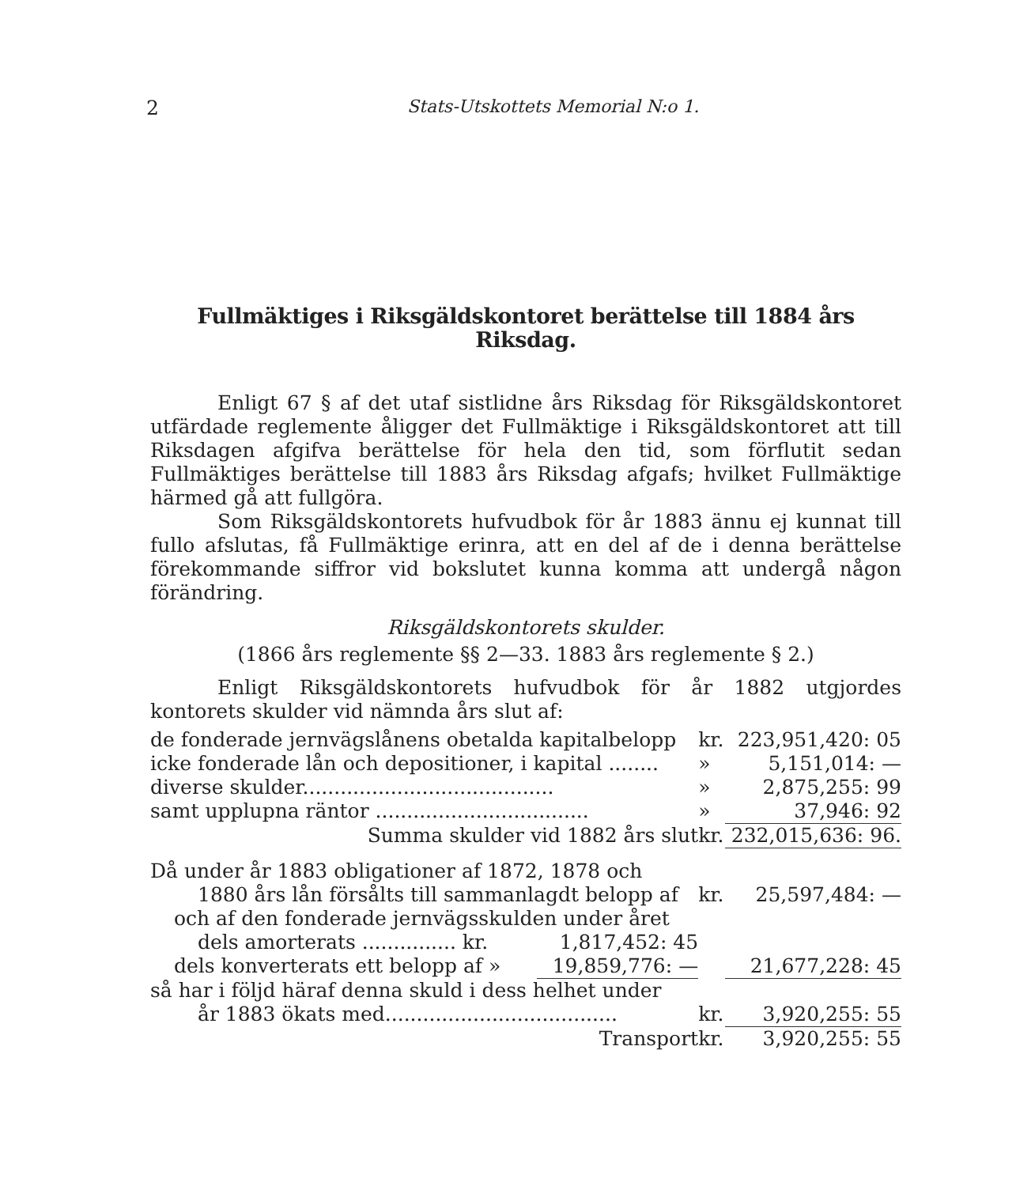2 Stats-Utskottets Memorial N:o 1.
Fullmäktiges i Riksgäldskontoret berättelse till 1884 års Riksdag.
Enligt 67 § af det utaf sistlidne års Riksdag för Riksgäldskontoret utfärdade reglemente åligger det Fullmäktige i Riksgäldskontoret att till Riksdagen afgifva berättelse för hela den tid, som förflutit sedan Fullmäktiges berättelse till 1883 års Riksdag afgafs; hvilket Fullmäktige härmed gå att fullgöra.
Som Riksgäldskontorets hufvudbok för år 1883 ännu ej kunnat till fullo afslutas, få Fullmäktige erinra, att en del af de i denna berättelse förekommande siffror vid bokslutet kunna komma att undergå någon förändring.
Riksgäldskontorets skulder.
(1866 års reglemente §§ 2—33. 1883 års reglemente § 2.)
Enligt Riksgäldskontorets hufvudbok för år 1882 utgjordes kontorets skulder vid nämnda års slut af:
| de fonderade jernvägslånens obetalda kapitalbelopp | | kr. | 223,951,420: 05 |
| icke fonderade lån och depositioner, i kapital ........ | | » | 5,151,014: — |
| diverse skulder........................................ | | » | 2,875,255: 99 |
| samt upplupna räntor .................................. | | » | 37,946: 92 |
| Summa skulder vid 1882 års slut | | kr. | 232,015,636: 96. |
| Då under år 1883 obligationer af 1872, 1878 och | | | |
| 1880 års lån försålts till sammanlagdt belopp af | | kr. | 25,597,484: — |
| och af den fonderade jernvägsskulden under året | | | |
| dels amorterats ............... kr. | 1,817,452: 45 | | |
| dels konverterats ett belopp af » | 19,859,776: — | | 21,677,228: 45 |
| så har i följd häraf denna skuld i dess helhet under | | | |
| år 1883 ökats med..................................... | | kr. | 3,920,255: 55 |
| Transport | | kr. | 3,920,255: 55 |